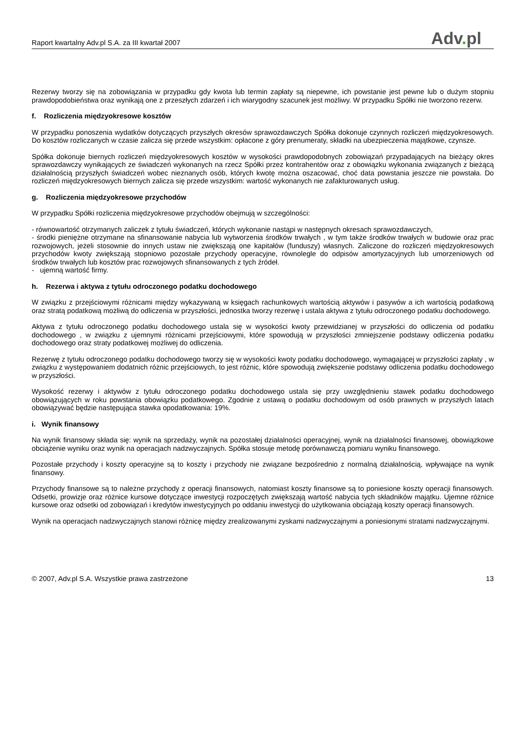Raport kwartalny Adv.pl S.A. za III kwartał 2007
Adv. pl
Rezerwy tworzy się na zobowiązania w przypadku gdy kwota lub termin zapłaty są niepewne, ich powstanie jest pewne lub o dużym stopniu prawdopodobieństwa oraz wynikają one z przeszłych zdarzeń i ich wiarygodny szacunek jest możliwy. W przypadku Spółki nie tworzono rezerw.
f. Rozliczenia międzyokresowe kosztów
W przypadku ponoszenia wydatków dotyczących przyszłych okresów sprawozdawczych Spółka dokonuje czynnych rozliczeń międzyokresowych. Do kosztów rozliczanych w czasie zalicza się przede wszystkim: opłacone z góry prenumeraty, składki na ubezpieczenia majątkowe, czynsze.
Spółka dokonuje biernych rozliczeń międzyokresowych kosztów w wysokości prawdopodobnych zobowiązań przypadających na bieżący okres sprawozdawczy wynikających ze świadczeń wykonanych na rzecz Spółki przez kontrahentów oraz z obowiązku wykonania związanych z bieżącą działalnością przyszłych świadczeń wobec nieznanych osób, których kwotę można oszacować, choć data powstania jeszcze nie powstała. Do rozliczeń międzyokresowych biernych zalicza się przede wszystkim: wartość wykonanych nie zafakturowanych usług.
g. Rozliczenia międzyokresowe przychodów
W przypadku Spółki rozliczenia międzyokresowe przychodów obejmują w szczególności:
- równowartość otrzymanych zaliczek z tytułu świadczeń, których wykonanie nastąpi w następnych okresach sprawozdawczych,
- środki pieniężne otrzymane na sfinansowanie nabycia lub wytworzenia środków trwałych , w tym także środków trwałych w budowie oraz prac rozwojowych, jeżeli stosownie do innych ustaw nie zwiększają one kapitałów (funduszy) własnych. Zaliczone do rozliczeń międzyokresowych przychodów kwoty zwiększają stopniowo pozostałe przychody operacyjne, równolegle do odpisów amortyzacyjnych lub umorzeniowych od środków trwałych lub kosztów prac rozwojowych sfinansowanych z tych źródeł.
- ujemną wartość firmy.
h. Rezerwa i aktywa z tytułu odroczonego podatku dochodowego
W związku z przejściowymi różnicami między wykazywaną w księgach rachunkowych wartością aktywów i pasywów a ich wartością podatkową oraz stratą podatkową możliwą do odliczenia w przyszłości, jednostka tworzy rezerwę i ustala aktywa z tytułu odroczonego podatku dochodowego.
Aktywa z tytułu odroczonego podatku dochodowego ustala się w wysokości kwoty przewidzianej w przyszłości do odliczenia od podatku dochodowego , w związku z ujemnymi różnicami przejściowymi, które spowodują w przyszłości zmniejszenie podstawy odliczenia podatku dochodowego oraz straty podatkowej możliwej do odliczenia.
Rezerwę z tytułu odroczonego podatku dochodowego tworzy się w wysokości kwoty podatku dochodowego, wymagającej w przyszłości zapłaty , w związku z występowaniem dodatnich różnic przejściowych, to jest różnic, które spowodują zwiększenie podstawy odliczenia podatku dochodowego w przyszłości.
Wysokość rezerwy i aktywów z tytułu odroczonego podatku dochodowego ustala się przy uwzględnieniu stawek podatku dochodowego obowiązujących w roku powstania obowiązku podatkowego. Zgodnie z ustawą o podatku dochodowym od osób prawnych w przyszłych latach obowiązywać będzie następująca stawka opodatkowania: 19%.
i. Wynik finansowy
Na wynik finansowy składa się: wynik na sprzedaży, wynik na pozostałej działalności operacyjnej, wynik na działalności finansowej, obowiązkowe obciążenie wyniku oraz wynik na operacjach nadzwyczajnych. Spółka stosuje metodę porównawczą pomiaru wyniku finansowego.
Pozostałe przychody i koszty operacyjne są to koszty i przychody nie związane bezpośrednio z normalną działalnością, wpływające na wynik finansowy.
Przychody finansowe są to należne przychody z operacji finansowych, natomiast koszty finansowe są to poniesione koszty operacji finansowych. Odsetki, prowizje oraz różnice kursowe dotyczące inwestycji rozpoczętych zwiększają wartość nabycia tych składników majątku. Ujemne różnice kursowe oraz odsetki od zobowiązań i kredytów inwestycyjnych po oddaniu inwestycji do użytkowania obciążają koszty operacji finansowych.
Wynik na operacjach nadzwyczajnych stanowi różnicę między zrealizowanymi zyskami nadzwyczajnymi a poniesionymi stratami nadzwyczajnymi.
© 2007, Adv.pl S.A. Wszystkie prawa zastrzeżone
13